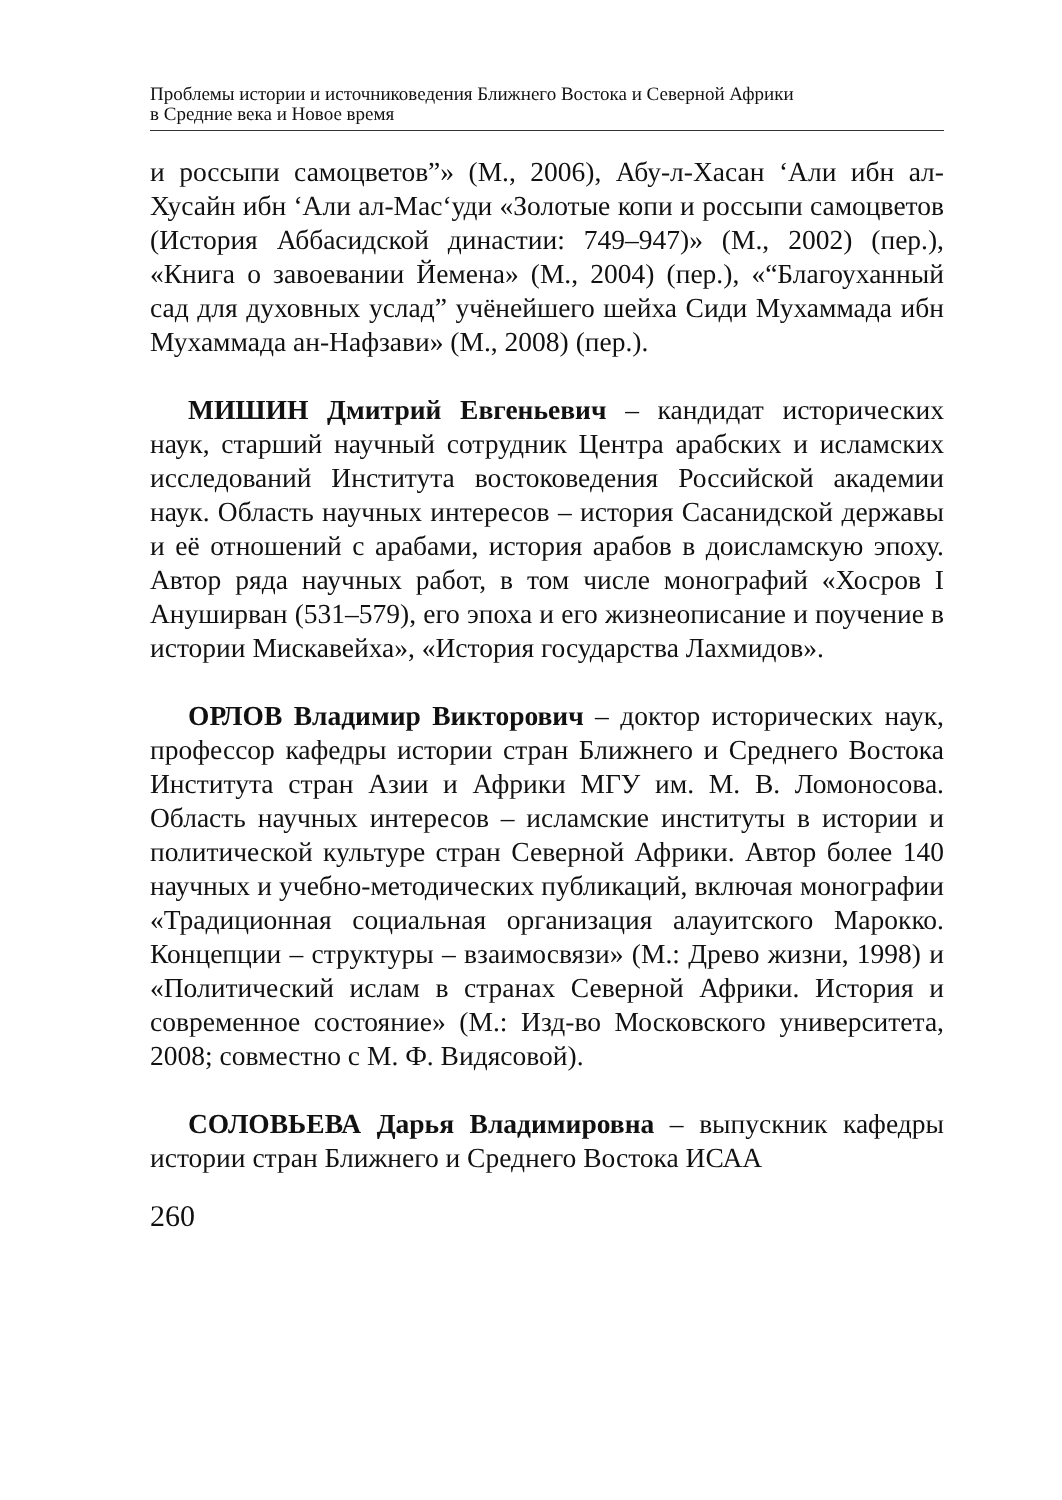Проблемы истории и источниковедения Ближнего Востока и Северной Африки
в Средние века и Новое время
и россыпи самоцветов”» (М., 2006), Абу-л-Хасан ‘Али ибн ал-Хусайн ибн ‘Али ал-Мас‘уди «Золотые копи и россыпи самоцветов (История Аббасидской династии: 749–947)» (М., 2002) (пер.), «Книга о завоевании Йемена» (М., 2004) (пер.), «“Благоуханный сад для духовных услад” учёнейшего шейха Сиди Мухаммада ибн Мухаммада ан-Нафзави» (М., 2008) (пер.).
МИШИН Дмитрий Евгеньевич – кандидат исторических наук, старший научный сотрудник Центра арабских и исламских исследований Института востоковедения Российской академии наук. Область научных интересов – история Сасанидской державы и её отношений с арабами, история арабов в доисламскую эпоху. Автор ряда научных работ, в том числе монографий «Хосров I Ануширван (531–579), его эпоха и его жизнеописание и поучение в истории Мискавейха», «История государства Лахмидов».
ОРЛОВ Владимир Викторович – доктор исторических наук, профессор кафедры истории стран Ближнего и Среднего Востока Института стран Азии и Африки МГУ им. М. В. Ломоносова. Область научных интересов – исламские институты в истории и политической культуре стран Северной Африки. Автор более 140 научных и учебно-методических публикаций, включая монографии «Традиционная социальная организация алауитского Марокко. Концепции – структуры – взаимосвязи» (М.: Древо жизни, 1998) и «Политический ислам в странах Северной Африки. История и современное состояние» (М.: Изд-во Московского университета, 2008; совместно с М. Ф. Видясовой).
СОЛОВЬЕВА Дарья Владимировна – выпускник кафедры истории стран Ближнего и Среднего Востока ИСАА
260